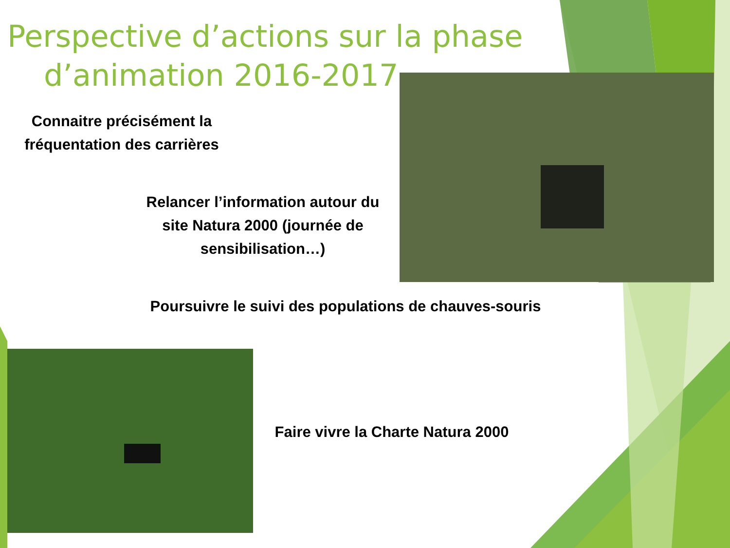Perspective d’actions sur la phase
d’animation 2016-2017
Connaitre précisément la fréquentation des carrières
Relancer l’information autour du site Natura 2000 (journée de sensibilisation…)
Poursuivre le suivi des populations de chauves-souris
Faire vivre la Charte Natura 2000